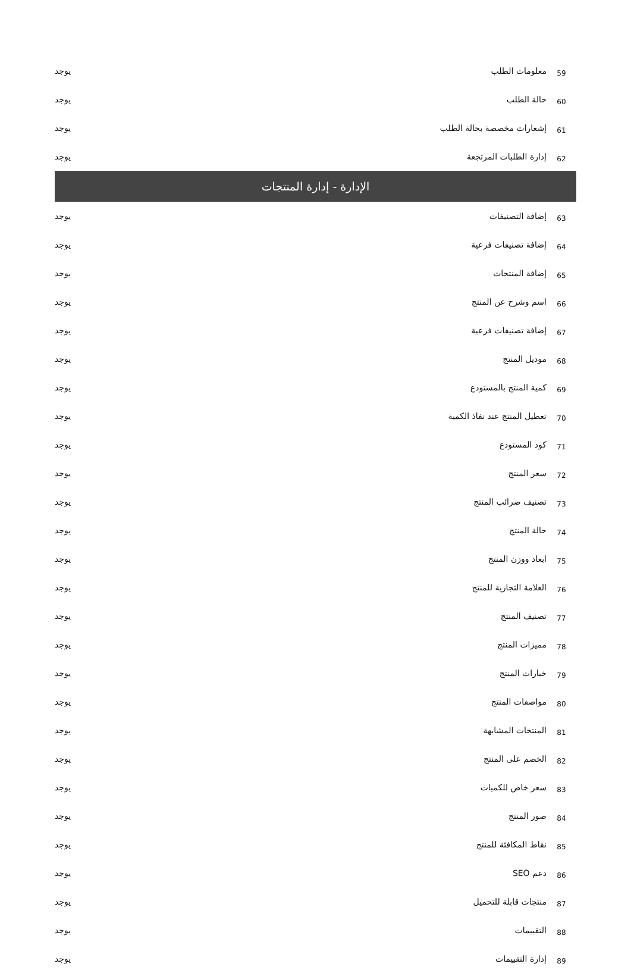| 59 | معلومات الطلب | يوجد |
| 60 | حالة الطلب | يوجد |
| 61 | إشعارات مخصصة بحالة الطلب | يوجد |
| 62 | إدارة الطلبات المرتجعة | يوجد |
| الإدارة - إدارة المنتجات | | |
| 63 | إضافة التصنيفات | يوجد |
| 64 | إضافة تصنيفات فرعية | يوجد |
| 65 | إضافة المنتجات | يوجد |
| 66 | اسم وشرح عن المنتج | يوجد |
| 67 | إضافة تصنيفات فرعية | يوجد |
| 68 | موديل المنتج | يوجد |
| 69 | كمية المنتج بالمستودع | يوجد |
| 70 | تعطيل المنتج عند نفاذ الكمية | يوجد |
| 71 | كود المستودع | يوجد |
| 72 | سعر المنتج | يوجد |
| 73 | تصنيف ضرائب المنتج | يوجد |
| 74 | حالة المنتج | يوجد |
| 75 | ابعاد ووزن المنتج | يوجد |
| 76 | العلامة التجارية للمنتج | يوجد |
| 77 | تصنيف المنتج | يوجد |
| 78 | مميزات المنتج | يوجد |
| 79 | خيارات المنتج | يوجد |
| 80 | مواصفات المنتج | يوجد |
| 81 | المنتجات المشابهة | يوجد |
| 82 | الخصم على المنتج | يوجد |
| 83 | سعر خاص للكميات | يوجد |
| 84 | صور المنتج | يوجد |
| 85 | نقاط المكافئة للمنتج | يوجد |
| 86 | دعم SEO | يوجد |
| 87 | منتجات قابلة للتحميل | يوجد |
| 88 | التقييمات | يوجد |
| 89 | إدارة التقييمات | يوجد |